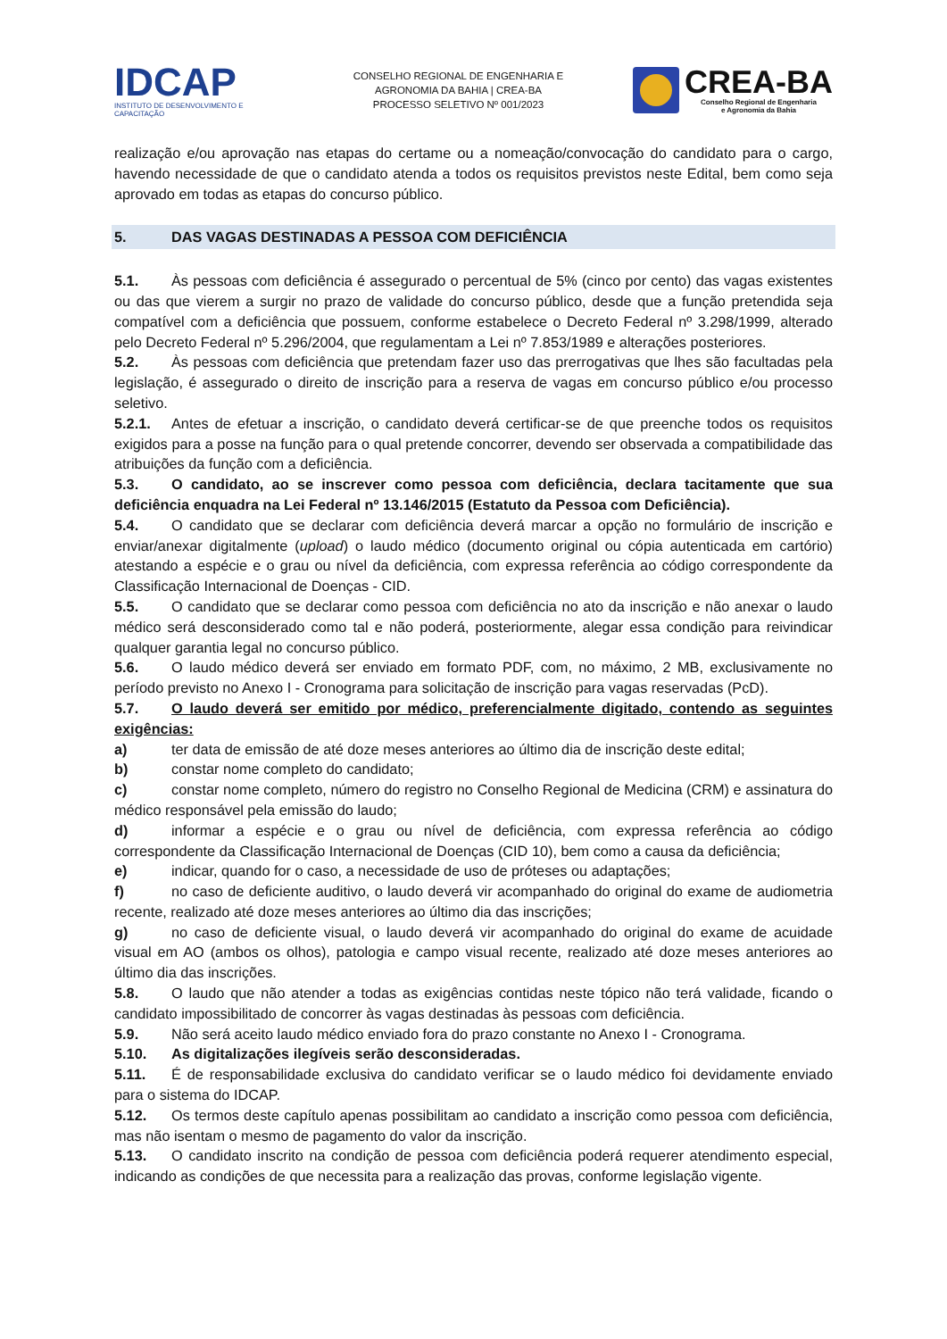IDCAP
INSTITUTO DE DESENVOLVIMENTO E CAPACITAÇÃO
CONSELHO REGIONAL DE ENGENHARIA E
AGRONOMIA DA BAHIA | CREA-BA
PROCESSO SELETIVO Nº 001/2023
CREA-BA
Conselho Regional de Engenharia
e Agronomia da Bahia
realização e/ou aprovação nas etapas do certame ou a nomeação/convocação do candidato para o cargo, havendo necessidade de que o candidato atenda a todos os requisitos previstos neste Edital, bem como seja aprovado em todas as etapas do concurso público.
5. DAS VAGAS DESTINADAS A PESSOA COM DEFICIÊNCIA
5.1. Às pessoas com deficiência é assegurado o percentual de 5% (cinco por cento) das vagas existentes ou das que vierem a surgir no prazo de validade do concurso público, desde que a função pretendida seja compatível com a deficiência que possuem, conforme estabelece o Decreto Federal nº 3.298/1999, alterado pelo Decreto Federal nº 5.296/2004, que regulamentam a Lei nº 7.853/1989 e alterações posteriores.
5.2. Às pessoas com deficiência que pretendam fazer uso das prerrogativas que lhes são facultadas pela legislação, é assegurado o direito de inscrição para a reserva de vagas em concurso público e/ou processo seletivo.
5.2.1. Antes de efetuar a inscrição, o candidato deverá certificar-se de que preenche todos os requisitos exigidos para a posse na função para o qual pretende concorrer, devendo ser observada a compatibilidade das atribuições da função com a deficiência.
5.3. O candidato, ao se inscrever como pessoa com deficiência, declara tacitamente que sua deficiência enquadra na Lei Federal nº 13.146/2015 (Estatuto da Pessoa com Deficiência).
5.4. O candidato que se declarar com deficiência deverá marcar a opção no formulário de inscrição e enviar/anexar digitalmente (upload) o laudo médico (documento original ou cópia autenticada em cartório) atestando a espécie e o grau ou nível da deficiência, com expressa referência ao código correspondente da Classificação Internacional de Doenças - CID.
5.5. O candidato que se declarar como pessoa com deficiência no ato da inscrição e não anexar o laudo médico será desconsiderado como tal e não poderá, posteriormente, alegar essa condição para reivindicar qualquer garantia legal no concurso público.
5.6. O laudo médico deverá ser enviado em formato PDF, com, no máximo, 2 MB, exclusivamente no período previsto no Anexo I - Cronograma para solicitação de inscrição para vagas reservadas (PcD).
5.7. O laudo deverá ser emitido por médico, preferencialmente digitado, contendo as seguintes exigências:
a) ter data de emissão de até doze meses anteriores ao último dia de inscrição deste edital;
b) constar nome completo do candidato;
c) constar nome completo, número do registro no Conselho Regional de Medicina (CRM) e assinatura do médico responsável pela emissão do laudo;
d) informar a espécie e o grau ou nível de deficiência, com expressa referência ao código correspondente da Classificação Internacional de Doenças (CID 10), bem como a causa da deficiência;
e) indicar, quando for o caso, a necessidade de uso de próteses ou adaptações;
f) no caso de deficiente auditivo, o laudo deverá vir acompanhado do original do exame de audiometria recente, realizado até doze meses anteriores ao último dia das inscrições;
g) no caso de deficiente visual, o laudo deverá vir acompanhado do original do exame de acuidade visual em AO (ambos os olhos), patologia e campo visual recente, realizado até doze meses anteriores ao último dia das inscrições.
5.8. O laudo que não atender a todas as exigências contidas neste tópico não terá validade, ficando o candidato impossibilitado de concorrer às vagas destinadas às pessoas com deficiência.
5.9. Não será aceito laudo médico enviado fora do prazo constante no Anexo I - Cronograma.
5.10. As digitalizações ilegíveis serão desconsideradas.
5.11. É de responsabilidade exclusiva do candidato verificar se o laudo médico foi devidamente enviado para o sistema do IDCAP.
5.12. Os termos deste capítulo apenas possibilitam ao candidato a inscrição como pessoa com deficiência, mas não isentam o mesmo de pagamento do valor da inscrição.
5.13. O candidato inscrito na condição de pessoa com deficiência poderá requerer atendimento especial, indicando as condições de que necessita para a realização das provas, conforme legislação vigente.